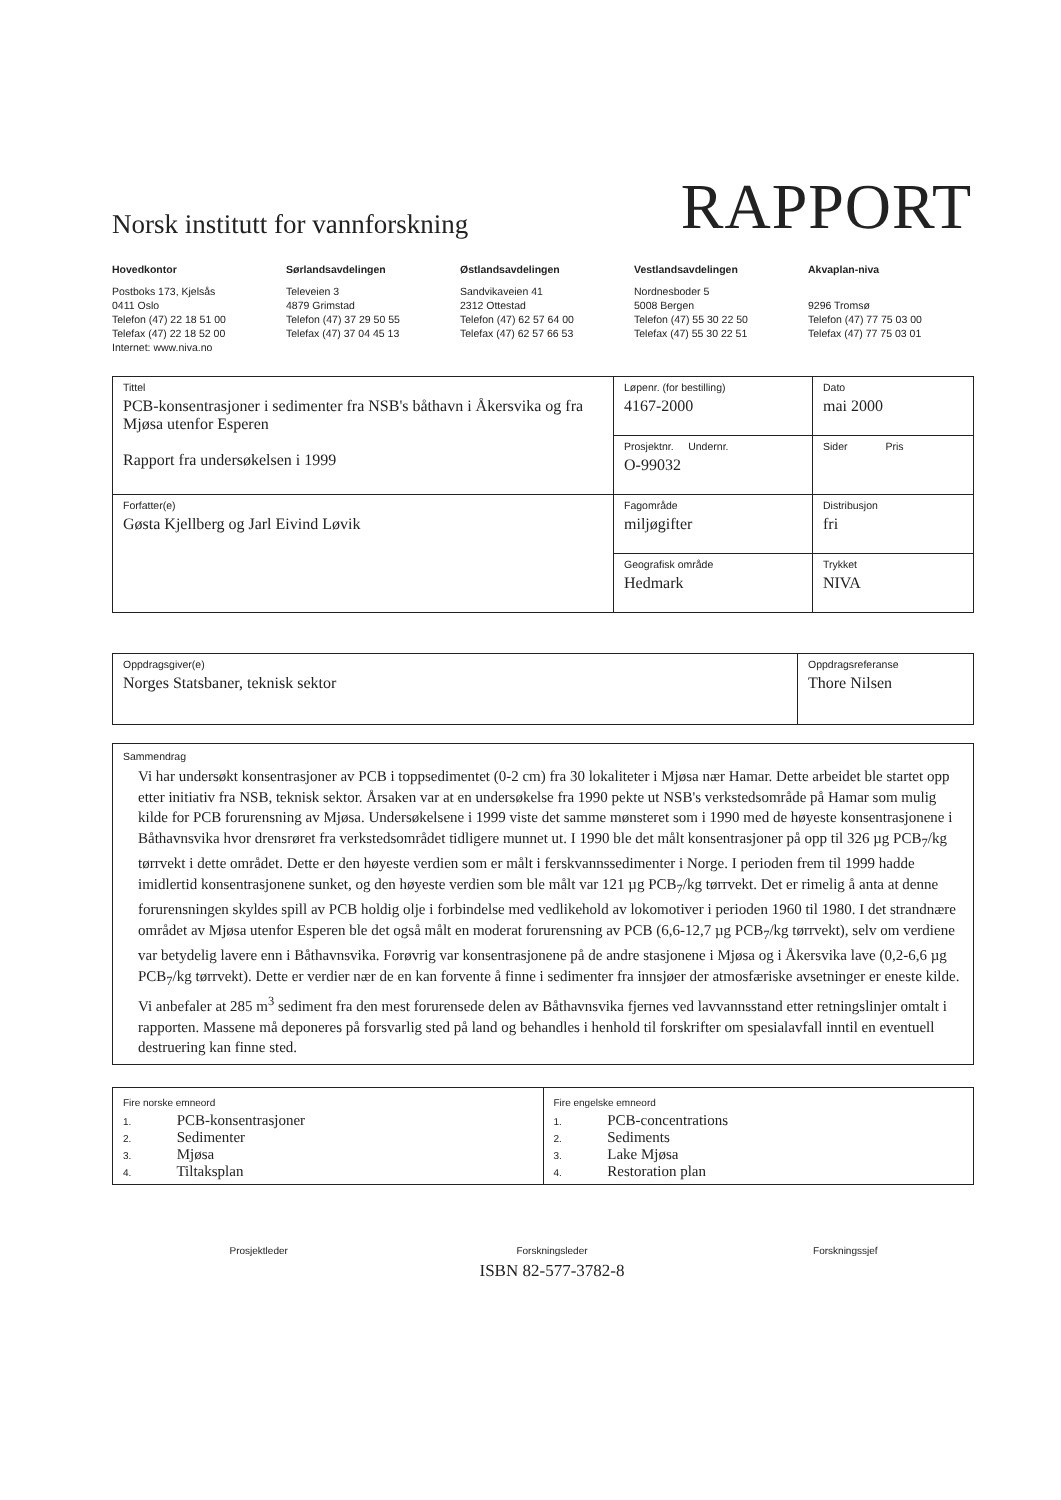Norsk institutt for vannforskning
RAPPORT
Hovedkontor
Postboks 173, Kjelsås
0411 Oslo
Telefon (47) 22 18 51 00
Telefax (47) 22 18 52 00
Internet: www.niva.no
Sørlandsavdelingen
Televeien 3
4879 Grimstad
Telefon (47) 37 29 50 55
Telefax (47) 37 04 45 13
Østlandsavdelingen
Sandvikaveien 41
2312 Ottestad
Telefon (47) 62 57 64 00
Telefax (47) 62 57 66 53
Vestlandsavdelingen
Nordnesboder 5
5008 Bergen
Telefon (47) 55 30 22 50
Telefax (47) 55 30 22 51
Akvaplan-niva
9296 Tromsø
Telefon (47) 77 75 03 00
Telefax (47) 77 75 03 01
| Tittel PCB-konsentrasjoner i sedimenter fra NSB's båthavn i Åkersvika og fra Mjøsa utenfor Esperen Rapport fra undersøkelsen i 1999 | Løpenr. (for bestilling) 4167-2000 | Dato mai 2000 |
| | Prosjektnr. Undernr. O-99032 | Sider Pris |
| Forfatter(e) Gøsta Kjellberg og Jarl Eivind Løvik | Fagområde miljøgifter | Distribusjon fri |
| | Geografisk område Hedmark | Trykket NIVA |
| Oppdragsgiver(e) Norges Statsbaner, teknisk sektor | Oppdragsreferanse Thore Nilsen |
| Sammendrag Vi har undersøkt konsentrasjoner av PCB i toppsedimentet (0-2 cm) fra 30 lokaliteter i Mjøsa nær Hamar. Dette arbeidet ble startet opp etter initiativ fra NSB, teknisk sektor. Årsaken var at en undersøkelse fra 1990 pekte ut NSB's verkstedsområde på Hamar som mulig kilde for PCB forurensning av Mjøsa. Undersøkelsene i 1999 viste det samme mønsteret som i 1990 med de høyeste konsentrasjonene i Båthavnsvika hvor drensrøret fra verkstedsområdet tidligere munnet ut. I 1990 ble det målt konsentrasjoner på opp til 326 µg PCB<sub>7</sub>/kg tørrvekt i dette området. Dette er den høyeste verdien som er målt i ferskvannssedimenter i Norge. I perioden frem til 1999 hadde imidlertid konsentrasjonene sunket, og den høyeste verdien som ble målt var 121 µg PCB<sub>7</sub>/kg tørrvekt. Det er rimelig å anta at denne forurensningen skyldes spill av PCB holdig olje i forbindelse med vedlikehold av lokomotiver i perioden 1960 til 1980. I det strandnære området av Mjøsa utenfor Esperen ble det også målt en moderat forurensning av PCB (6,6-12,7 µg PCB<sub>7</sub>/kg tørrvekt), selv om verdiene var betydelig lavere enn i Båthavnsvika. Forøvrig var konsentrasjonene på de andre stasjonene i Mjøsa og i Åkersvika lave (0,2-6,6 µg PCB<sub>7</sub>/kg tørrvekt). Dette er verdier nær de en kan forvente å finne i sedimenter fra innsjøer der atmosfæriske avsetninger er eneste kilde. Vi anbefaler at 285 m<sup>3</sup> sediment fra den mest forurensede delen av Båthavnsvika fjernes ved lavvannsstand etter retningslinjer omtalt i rapporten. Massene må deponeres på forsvarlig sted på land og behandles i henhold til forskrifter om spesialavfall inntil en eventuell destruering kan finne sted. |
| Fire norske emneord 1. PCB-konsentrasjoner 2. Sedimenter 3. Mjøsa 4. Tiltaksplan | Fire engelske emneord 1. PCB-concentrations 2. Sediments 3. Lake Mjøsa 4. Restoration plan |
Prosjektleder Forskningsleder
ISBN 82-577-3782-8
Forskningssjef